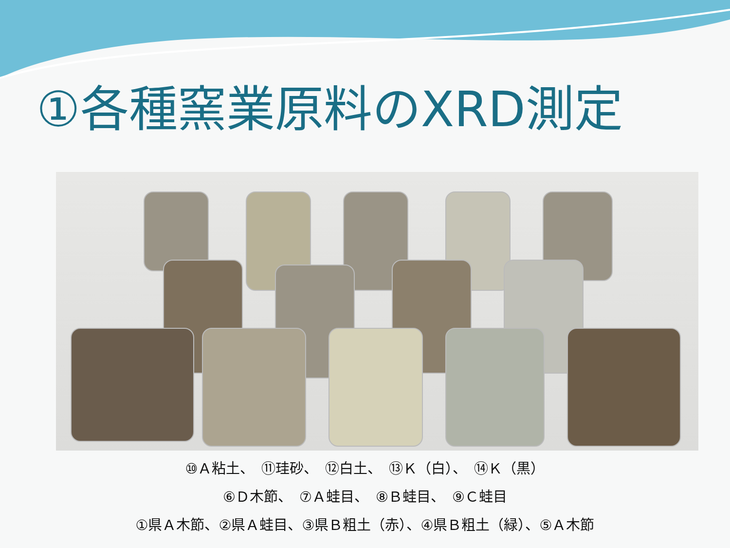①各種窯業原料のXRD測定
⑩Ａ粘土、　⑪珪砂、　⑫白土、　⑬Ｋ（白）、　⑭Ｋ（黒）
⑥Ｄ木節、　⑦Ａ蛙目、　⑧Ｂ蛙目、　⑨Ｃ蛙目
①県Ａ木節、②県Ａ蛙目、③県Ｂ粗土（赤）、④県Ｂ粗土（緑）、⑤Ａ木節